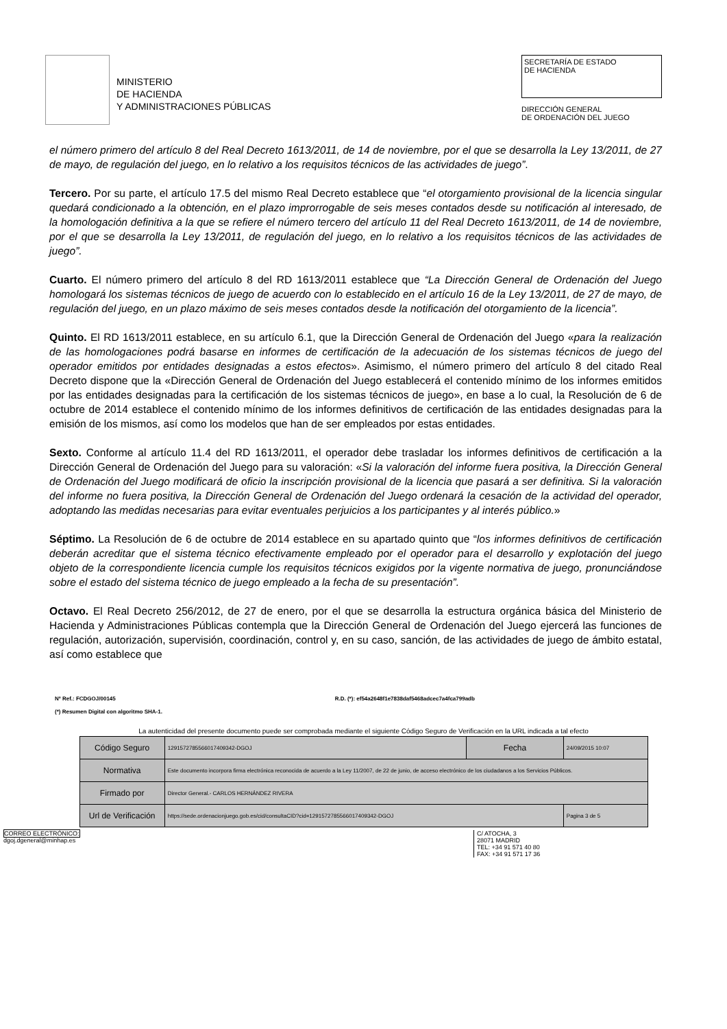MINISTERIO
DE HACIENDA
Y ADMINISTRACIONES PÚBLICAS
SECRETARÍA DE ESTADO
DE HACIENDA
DIRECCIÓN GENERAL
DE ORDENACIÓN DEL JUEGO
el número primero del artículo 8 del Real Decreto 1613/2011, de 14 de noviembre, por el que se desarrolla la Ley 13/2011, de 27 de mayo, de regulación del juego, en lo relativo a los requisitos técnicos de las actividades de juego”.
Tercero. Por su parte, el artículo 17.5 del mismo Real Decreto establece que “el otorgamiento provisional de la licencia singular quedará condicionado a la obtención, en el plazo improrrogable de seis meses contados desde su notificación al interesado, de la homologación definitiva a la que se refiere el número tercero del artículo 11 del Real Decreto 1613/2011, de 14 de noviembre, por el que se desarrolla la Ley 13/2011, de regulación del juego, en lo relativo a los requisitos técnicos de las actividades de juego”.
Cuarto. El número primero del artículo 8 del RD 1613/2011 establece que “La Dirección General de Ordenación del Juego homologará los sistemas técnicos de juego de acuerdo con lo establecido en el artículo 16 de la Ley 13/2011, de 27 de mayo, de regulación del juego, en un plazo máximo de seis meses contados desde la notificación del otorgamiento de la licencia”.
Quinto. El RD 1613/2011 establece, en su artículo 6.1, que la Dirección General de Ordenación del Juego «para la realización de las homologaciones podrá basarse en informes de certificación de la adecuación de los sistemas técnicos de juego del operador emitidos por entidades designadas a estos efectos». Asimismo, el número primero del artículo 8 del citado Real Decreto dispone que la «Dirección General de Ordenación del Juego establecerá el contenido mínimo de los informes emitidos por las entidades designadas para la certificación de los sistemas técnicos de juego», en base a lo cual, la Resolución de 6 de octubre de 2014 establece el contenido mínimo de los informes definitivos de certificación de las entidades designadas para la emisión de los mismos, así como los modelos que han de ser empleados por estas entidades.
Sexto. Conforme al artículo 11.4 del RD 1613/2011, el operador debe trasladar los informes definitivos de certificación a la Dirección General de Ordenación del Juego para su valoración: «Si la valoración del informe fuera positiva, la Dirección General de Ordenación del Juego modificará de oficio la inscripción provisional de la licencia que pasará a ser definitiva. Si la valoración del informe no fuera positiva, la Dirección General de Ordenación del Juego ordenará la cesación de la actividad del operador, adoptando las medidas necesarias para evitar eventuales perjuicios a los participantes y al interés público.»
Séptimo. La Resolución de 6 de octubre de 2014 establece en su apartado quinto que “los informes definitivos de certificación deberán acreditar que el sistema técnico efectivamente empleado por el operador para el desarrollo y explotación del juego objeto de la correspondiente licencia cumple los requisitos técnicos exigidos por la vigente normativa de juego, pronunciándose sobre el estado del sistema técnico de juego empleado a la fecha de su presentación”.
Octavo. El Real Decreto 256/2012, de 27 de enero, por el que se desarrolla la estructura orgánica básica del Ministerio de Hacienda y Administraciones Públicas contempla que la Dirección General de Ordenación del Juego ejercerá las funciones de regulación, autorización, supervisión, coordinación, control y, en su caso, sanción, de las actividades de juego de ámbito estatal, así como establece que
Nº Ref.: FCDGOJ/00145 R.D. (*): ef54a2648f1e7838daf5468adcec7a4fca799adb
(*) Resumen Digital con algoritmo SHA-1.
La autenticidad del presente documento puede ser comprobada mediante el siguiente Código Seguro de Verificación en la URL indicada a tal efecto
| Código Seguro | 1291572785566017409342-DGOJ | Fecha | 24/09/2015 10:07 |
| Normativa | Este documento incorpora firma electrónica reconocida de acuerdo a la Ley 11/2007, de 22 de junio, de acceso electrónico de los ciudadanos a los Servicios Públicos. | | |
| Firmado por | Director General.- CARLOS HERNÁNDEZ RIVERA | | |
| Url de Verificación | https://sede.ordenacionjuego.gob.es/cid/consultaCID?cid=1291572785566017409342-DGOJ | | Pagina 3 de 5 |
CORREO ELECTRÓNICO:
dgoj.dgeneral@minhap.es
C/ ATOCHA, 3
28071 MADRID
TEL: +34 91 571 40 80
FAX: +34 91 571 17 36